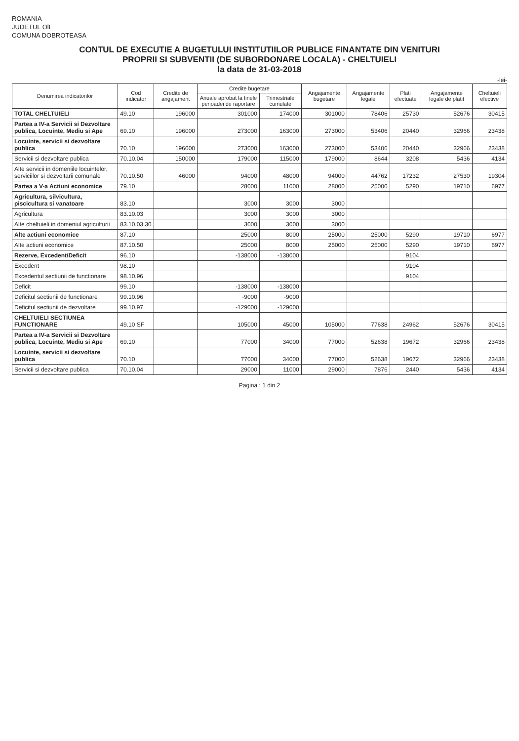ROMANIA
JUDETUL Olt
COMUNA DOBROTEASA
CONTUL DE EXECUTIE A BUGETULUI INSTITUTIILOR PUBLICE FINANTATE DIN VENITURI
PROPRII SI SUBVENTII (DE SUBORDONARE LOCALA) - CHELTUIELI
la data de 31-03-2018
-lei-
| Denumirea indicatorilor | Cod indicator | Credite de angajament | Credite bugetare | | Angajamente bugetare | Angajamente legale | Plati efectuate | Angajamente legale de platit | Cheltuieli efective |
| --- | --- | --- | --- | --- | --- | --- | --- | --- | --- |
| | | | Anuale aprobat la finele perioadei de raportare | Trimestriale cumulate | | | | | |
| TOTAL CHELTUIELI | 49.10 | 196000 | 301000 | 174000 | 301000 | 78406 | 25730 | 52676 | 30415 |
| Partea a IV-a Servicii si Dezvoltare publica, Locuinte, Mediu si Ape | 69.10 | 196000 | 273000 | 163000 | 273000 | 53406 | 20440 | 32966 | 23438 |
| Locuinte, servicii si dezvoltare publica | 70.10 | 196000 | 273000 | 163000 | 273000 | 53406 | 20440 | 32966 | 23438 |
| Servicii si dezvoltare publica | 70.10.04 | 150000 | 179000 | 115000 | 179000 | 8644 | 3208 | 5436 | 4134 |
| Alte servicii in domeniile locuintelor, serviciilor si dezvoltarii comunale | 70.10.50 | 46000 | 94000 | 48000 | 94000 | 44762 | 17232 | 27530 | 19304 |
| Partea a V-a Actiuni economice | 79.10 | | 28000 | 11000 | 28000 | 25000 | 5290 | 19710 | 6977 |
| Agricultura, silvicultura, piscicultura si vanatoare | 83.10 | | 3000 | 3000 | 3000 | | | | |
| Agricultura | 83.10.03 | | 3000 | 3000 | 3000 | | | | |
| Alte cheltuieli in domeniul agriculturii | 83.10.03.30 | | 3000 | 3000 | 3000 | | | | |
| Alte actiuni economice | 87.10 | | 25000 | 8000 | 25000 | 25000 | 5290 | 19710 | 6977 |
| Alte actiuni economice | 87.10.50 | | 25000 | 8000 | 25000 | 25000 | 5290 | 19710 | 6977 |
| Rezerve, Excedent/Deficit | 96.10 | | -138000 | -138000 | | | 9104 | | |
| Excedent | 98.10 | | | | | | 9104 | | |
| Excedentul sectiunii de functionare | 98.10.96 | | | | | | 9104 | | |
| Deficit | 99.10 | | -138000 | -138000 | | | | | |
| Deficitul sectiunii de functionare | 99.10.96 | | -9000 | -9000 | | | | | |
| Deficitul sectiunii de dezvoltare | 99.10.97 | | -129000 | -129000 | | | | | |
| CHELTUIELI SECTIUNEA FUNCTIONARE | 49.10 SF | | 105000 | 45000 | 105000 | 77638 | 24962 | 52676 | 30415 |
| Partea a IV-a Servicii si Dezvoltare publica, Locuinte, Mediu si Ape | 69.10 | | 77000 | 34000 | 77000 | 52638 | 19672 | 32966 | 23438 |
| Locuinte, servicii si dezvoltare publica | 70.10 | | 77000 | 34000 | 77000 | 52638 | 19672 | 32966 | 23438 |
| Servicii si dezvoltare publica | 70.10.04 | | 29000 | 11000 | 29000 | 7876 | 2440 | 5436 | 4134 |
Pagina : 1 din 2